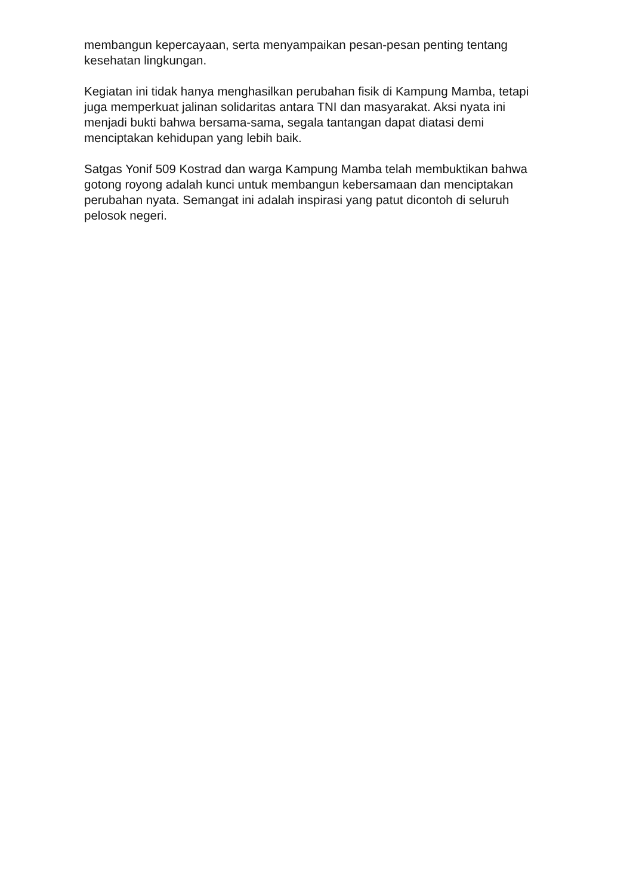membangun kepercayaan, serta menyampaikan pesan-pesan penting tentang kesehatan lingkungan.
Kegiatan ini tidak hanya menghasilkan perubahan fisik di Kampung Mamba, tetapi juga memperkuat jalinan solidaritas antara TNI dan masyarakat. Aksi nyata ini menjadi bukti bahwa bersama-sama, segala tantangan dapat diatasi demi menciptakan kehidupan yang lebih baik.
Satgas Yonif 509 Kostrad dan warga Kampung Mamba telah membuktikan bahwa gotong royong adalah kunci untuk membangun kebersamaan dan menciptakan perubahan nyata. Semangat ini adalah inspirasi yang patut dicontoh di seluruh pelosok negeri.